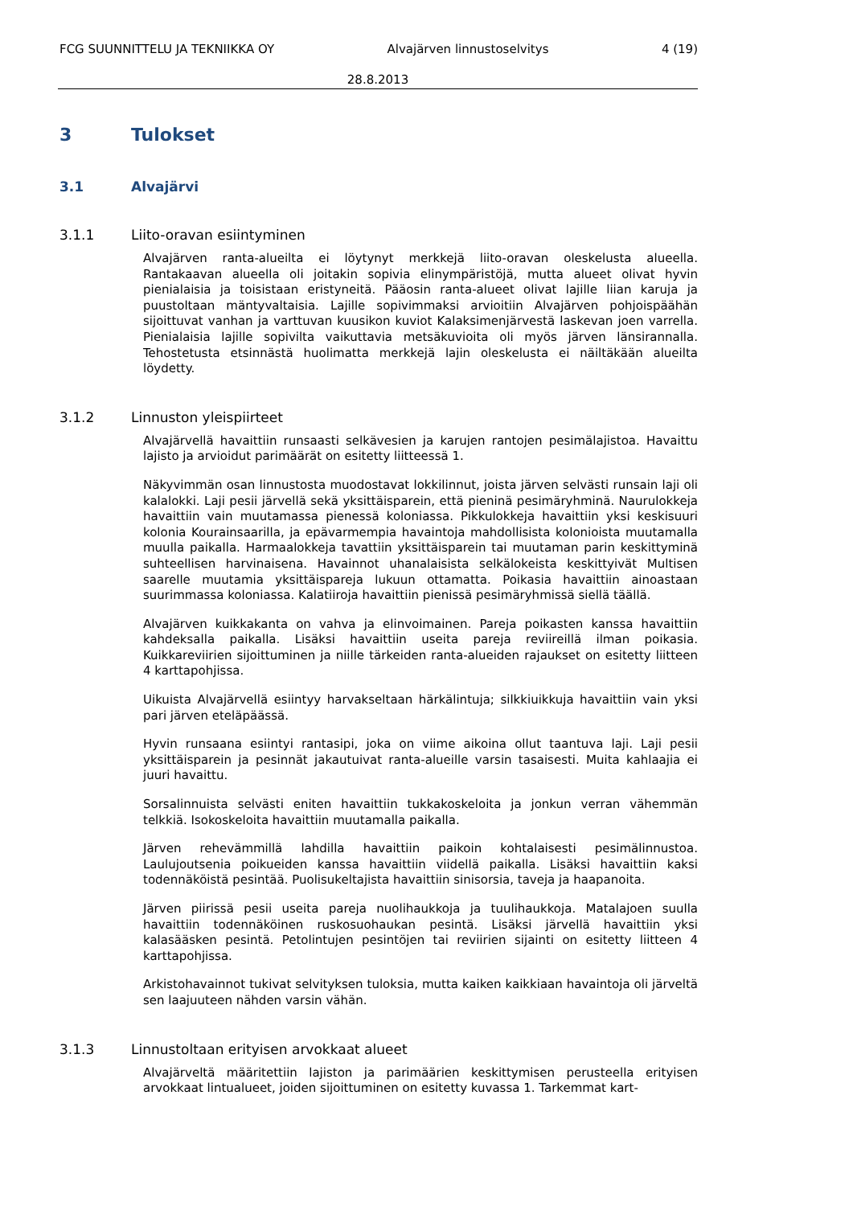FCG SUUNNITTELU JA TEKNIIKKA OY Alvajärven linnustoselvitys 4 (19)
28.8.2013
3 Tulokset
3.1 Alvajärvi
3.1.1 Liito-oravan esiintyminen
Alvajärven ranta-alueilta ei löytynyt merkkejä liito-oravan oleskelusta alueella. Rantakaavan alueella oli joitakin sopivia elinympäristöjä, mutta alueet olivat hyvin pienialaisia ja toisistaan eristyneitä. Pääosin ranta-alueet olivat lajille liian karuja ja puustoltaan mäntyvaltaisia. Lajille sopivimmaksi arvioitiin Alvajärven pohjoispäähän sijoittuvat vanhan ja varttuvan kuusikon kuviot Kalaksimenjärvestä laskevan joen varrella. Pienialaisia lajille sopivilta vaikuttavia metsäkuvioita oli myös järven länsirannalla. Tehostetusta etsinnästä huolimatta merkkejä lajin oleskelusta ei näiltäkään alueilta löydetty.
3.1.2 Linnuston yleispiirteet
Alvajärvellä havaittiin runsaasti selkävesien ja karujen rantojen pesimälajistoa. Havaittu lajisto ja arvioidut parimäärät on esitetty liitteessä 1.
Näkyvimmän osan linnustosta muodostavat lokkilinnut, joista järven selvästi runsain laji oli kalalokki. Laji pesii järvellä sekä yksittäisparein, että pieninä pesimäryhminä. Naurulokkeja havaittiin vain muutamassa pienessä koloniassa. Pikkulokkeja havaittiin yksi keskisuuri kolonia Kourainsaarilla, ja epävarmempia havaintoja mahdollisista kolonioista muutamalla muulla paikalla. Harmaalokkeja tavattiin yksittäisparein tai muutaman parin keskittyminä suhteellisen harvinaisena. Havainnot uhanalaisista selkälokeista keskittyivät Multisen saarelle muutamia yksittäispareja lukuun ottamatta. Poikasia havaittiin ainoastaan suurimmassa koloniassa. Kalatiiroja havaittiin pienissä pesimäryhmissä siellä täällä.
Alvajärven kuikkakanta on vahva ja elinvoimainen. Pareja poikasten kanssa havaittiin kahdeksalla paikalla. Lisäksi havaittiin useita pareja reviireillä ilman poikasia. Kuikkareviirien sijoittuminen ja niille tärkeiden ranta-alueiden rajaukset on esitetty liitteen 4 karttapohjissa.
Uikuista Alvajärvellä esiintyy harvakseltaan härkälintuja; silkkiuikkuja havaittiin vain yksi pari järven eteläpäässä.
Hyvin runsaana esiintyi rantasipi, joka on viime aikoina ollut taantuva laji. Laji pesii yksittäisparein ja pesinnät jakautuivat ranta-alueille varsin tasaisesti. Muita kahlaajia ei juuri havaittu.
Sorsalinnuista selvästi eniten havaittiin tukkakoskeloita ja jonkun verran vähemmän telkkiä. Isokoskeloita havaittiin muutamalla paikalla.
Järven rehevämmillä lahdilla havaittiin paikoin kohtalaisesti pesimälinnustoa. Laulujoutsenia poikueiden kanssa havaittiin viidellä paikalla. Lisäksi havaittiin kaksi todennäköistä pesintää. Puolisukeltajista havaittiin sinisorsia, taveja ja haapanoita.
Järven piirissä pesii useita pareja nuolihaukkoja ja tuulihaukkoja. Matalajoen suulla havaittiin todennäköinen ruskosuohaukan pesintä. Lisäksi järvellä havaittiin yksi kalasääsken pesintä. Petolintujen pesintöjen tai reviirien sijainti on esitetty liitteen 4 karttapohjissa.
Arkistohavainnot tukivat selvityksen tuloksia, mutta kaiken kaikkiaan havaintoja oli järveltä sen laajuuteen nähden varsin vähän.
3.1.3 Linnustoltaan erityisen arvokkaat alueet
Alvajärveltä määritettiin lajiston ja parimäärien keskittymisen perusteella erityisen arvokkaat lintualueet, joiden sijoittuminen on esitetty kuvassa 1. Tarkemmat kart-